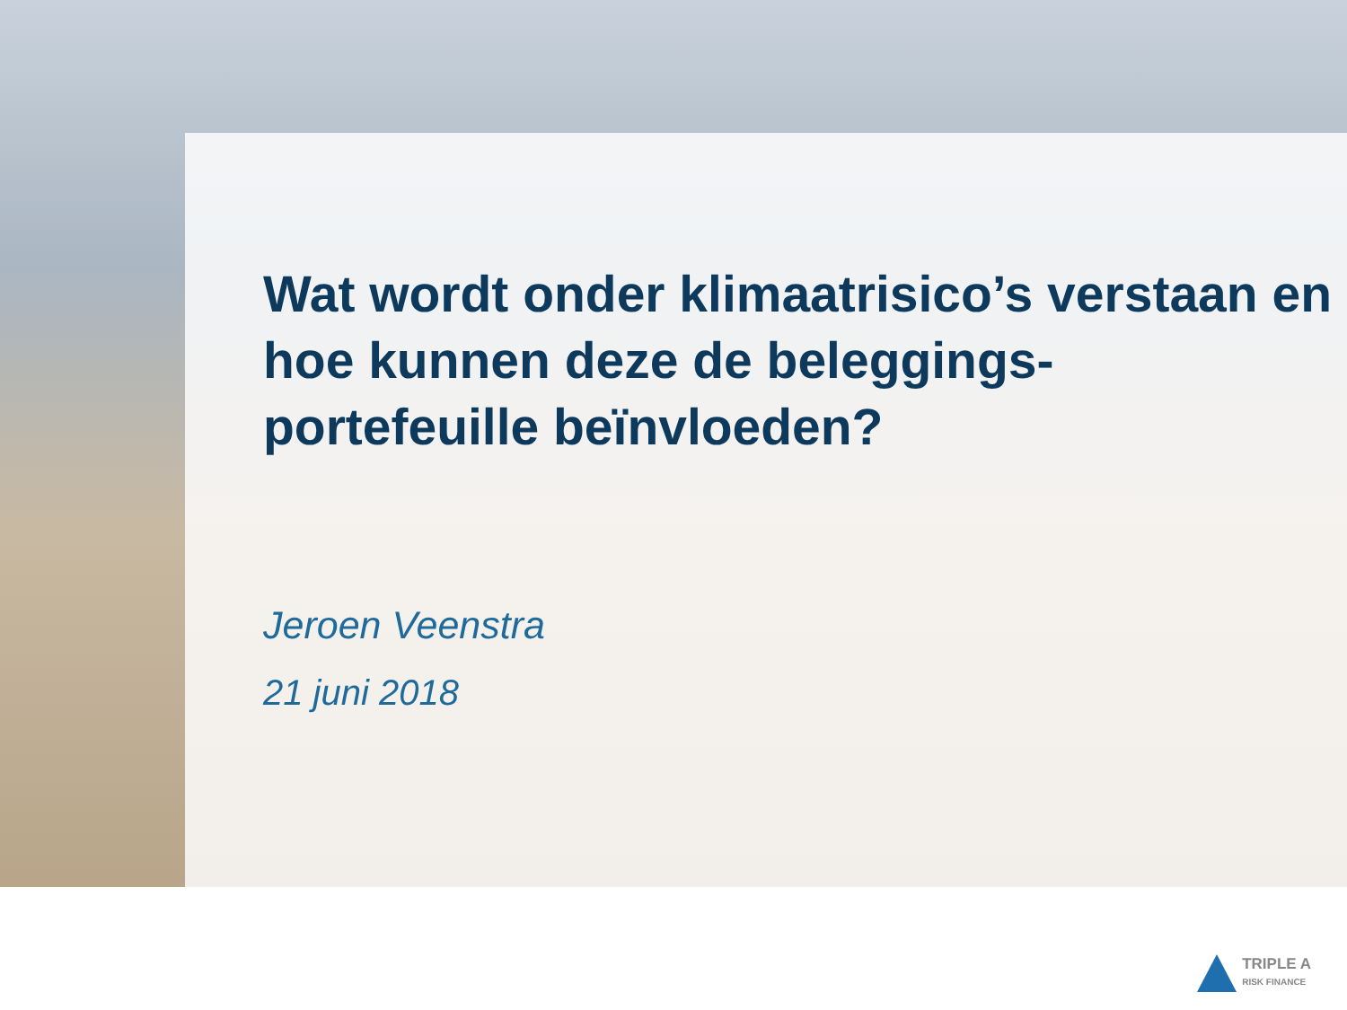Wat wordt onder klimaatrisico’s verstaan en
hoe kunnen deze de beleggings-
portefeuille beïnvloeden?
Jeroen Veenstra
21 juni 2018
TRIPLE A
RISK FINANCE